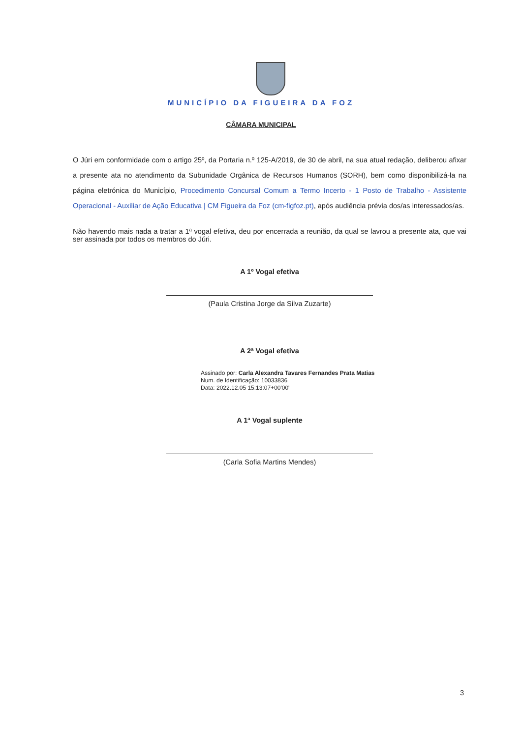MUNICÍPIO DA FIGUEIRA DA FOZ
CÂMARA MUNICIPAL
O Júri em conformidade com o artigo 25º, da Portaria n.º 125-A/2019, de 30 de abril, na sua atual redação, deliberou afixar a presente ata no atendimento da Subunidade Orgânica de Recursos Humanos (SORH), bem como disponibilizá-la na página eletrónica do Município, Procedimento Concursal Comum a Termo Incerto - 1 Posto de Trabalho - Assistente Operacional - Auxiliar de Ação Educativa | CM Figueira da Foz (cm-figfoz.pt), após audiência prévia dos/as interessados/as.
Não havendo mais nada a tratar a 1ª vogal efetiva, deu por encerrada a reunião, da qual se lavrou a presente ata, que vai ser assinada por todos os membros do Júri.
A 1º Vogal efetiva
(Paula Cristina Jorge da Silva Zuzarte)
A 2ª Vogal efetiva
Assinado por: Carla Alexandra Tavares Fernandes Prata Matias
Num. de Identificação: 10033836
Data: 2022.12.05 15:13:07+00'00'
A 1ª Vogal suplente
(Carla Sofia Martins Mendes)
3